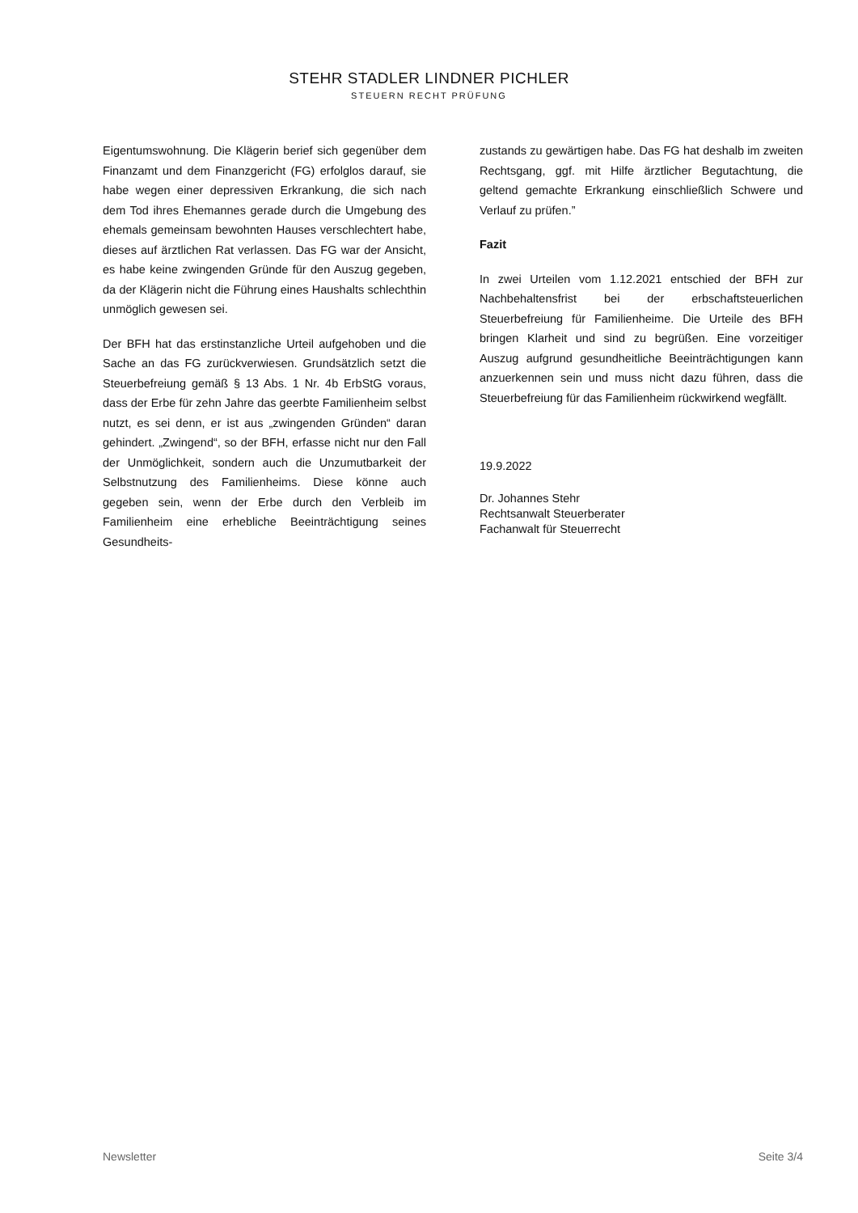STEHR STADLER LINDNER PICHLER
STEUERN RECHT PRÜFUNG
Eigentumswohnung. Die Klägerin berief sich gegenüber dem Finanzamt und dem Finanzgericht (FG) erfolglos darauf, sie habe wegen einer depressiven Erkrankung, die sich nach dem Tod ihres Ehemannes gerade durch die Umgebung des ehemals gemeinsam bewohnten Hauses verschlechtert habe, dieses auf ärztlichen Rat verlassen. Das FG war der Ansicht, es habe keine zwingenden Gründe für den Auszug gegeben, da der Klägerin nicht die Führung eines Haushalts schlechthin unmöglich gewesen sei.
Der BFH hat das erstinstanzliche Urteil aufgehoben und die Sache an das FG zurückverwiesen. Grundsätzlich setzt die Steuerbefreiung gemäß § 13 Abs. 1 Nr. 4b ErbStG voraus, dass der Erbe für zehn Jahre das geerbte Familienheim selbst nutzt, es sei denn, er ist aus „zwingenden Gründen“ daran gehindert. „Zwingend“, so der BFH, erfasse nicht nur den Fall der Unmöglichkeit, sondern auch die Unzumutbarkeit der Selbstnutzung des Familienheims. Diese könne auch gegeben sein, wenn der Erbe durch den Verbleib im Familienheim eine erhebliche Beeinträchtigung seines Gesundheits-
zustands zu gewärtigen habe. Das FG hat deshalb im zweiten Rechtsgang, ggf. mit Hilfe ärztlicher Begutachtung, die geltend gemachte Erkrankung einschließlich Schwere und Verlauf zu prüfen.”
Fazit
In zwei Urteilen vom 1.12.2021 entschied der BFH zur Nachbehaltensfrist bei der erbschaftsteuerlichen Steuerbefreiung für Familienheime. Die Urteile des BFH bringen Klarheit und sind zu begrüßen. Eine vorzeitiger Auszug aufgrund gesundheitliche Beeinträchtigungen kann anzuerkennen sein und muss nicht dazu führen, dass die Steuerbefreiung für das Familienheim rückwirkend wegfällt.
19.9.2022
Dr. Johannes Stehr
Rechtsanwalt Steuerberater
Fachanwalt für Steuerrecht
Newsletter Seite 3/4